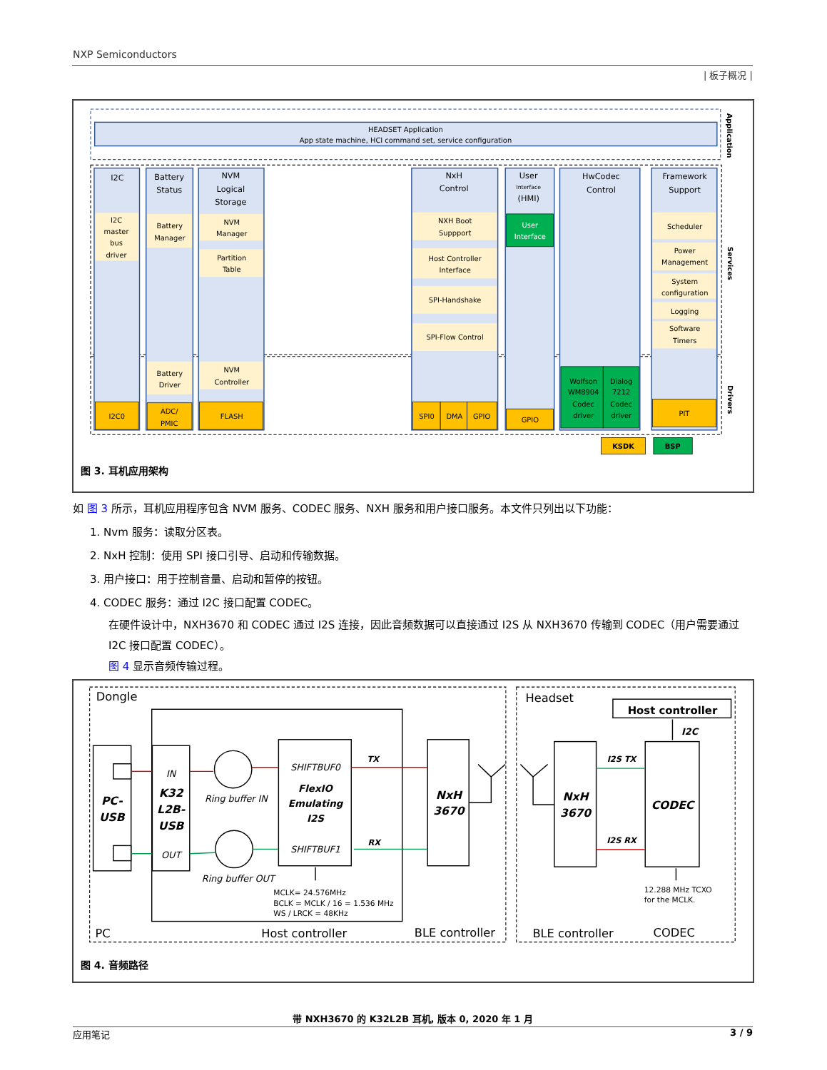NXP Semiconductors
| 板子概况 |
HEADSET Application
App state machine, HCI command set, service configuration
I2C
Battery
Status
NVM
Logical
Storage
NxH
Control
User
(HMI)
HwCodec
Control
Framework
Support
Interface
I2C
master
bus
driver
Battery
Manager
NVM
Manager
Partition
Table
NXH Boot
Suppport
Host Controller
Interface
SPI-Handshake
SPI-Flow Control
User
Interface
Scheduler
Power
Management
System
configuration
Logging
Software
Timers
Battery
Driver
NVM
Controller
I2C0
ADC/
PMIC
FLASH
SPI0
DMA
GPIO
GPIO
PIT
Wolfson
WM8904
Codec
driver
Dialog
7212
Codec
driver
KSDK
BSP
Application
Services
Drivers
图 3. 耳机应用架构
如 图 3 所示，耳机应用程序包含 NVM 服务、CODEC 服务、NXH 服务和用户接口服务。本文件只列出以下功能：
1. Nvm 服务：读取分区表。
2. NxH 控制：使用 SPI 接口引导、启动和传输数据。
3. 用户接口：用于控制音量、启动和暂停的按钮。
4. CODEC 服务：通过 I2C 接口配置 CODEC。
在硬件设计中，NXH3670 和 CODEC 通过 I2S 连接，因此音频数据可以直接通过 I2S 从 NXH3670 传输到 CODEC（用户需要通过 I2C 接口配置 CODEC）。
图 4 显示音频传输过程。
IN
OUT
SHIFTBUF0
SHIFTBUF1
TX
RX
Ring buffer IN
Ring buffer OUT
I2S TX
I2S RX
I2C
PC-
USB
K32
L2B-
USB
FlexIO
Emulating
I2S
NxH
3670
NxH
3670
CODEC
Host controller
MCLK= 24.576MHz
BCLK = MCLK / 16 = 1.536 MHz
WS / LRCK = 48KHz
12.288 MHz TCXO
for the MCLK.
Dongle
Headset
PC
Host controller
BLE controller
BLE controller
CODEC
图 4. 音频路径
带 NXH3670 的 K32L2B 耳机, 版本 0, 2020 年 1 月
应用笔记 3 / 9